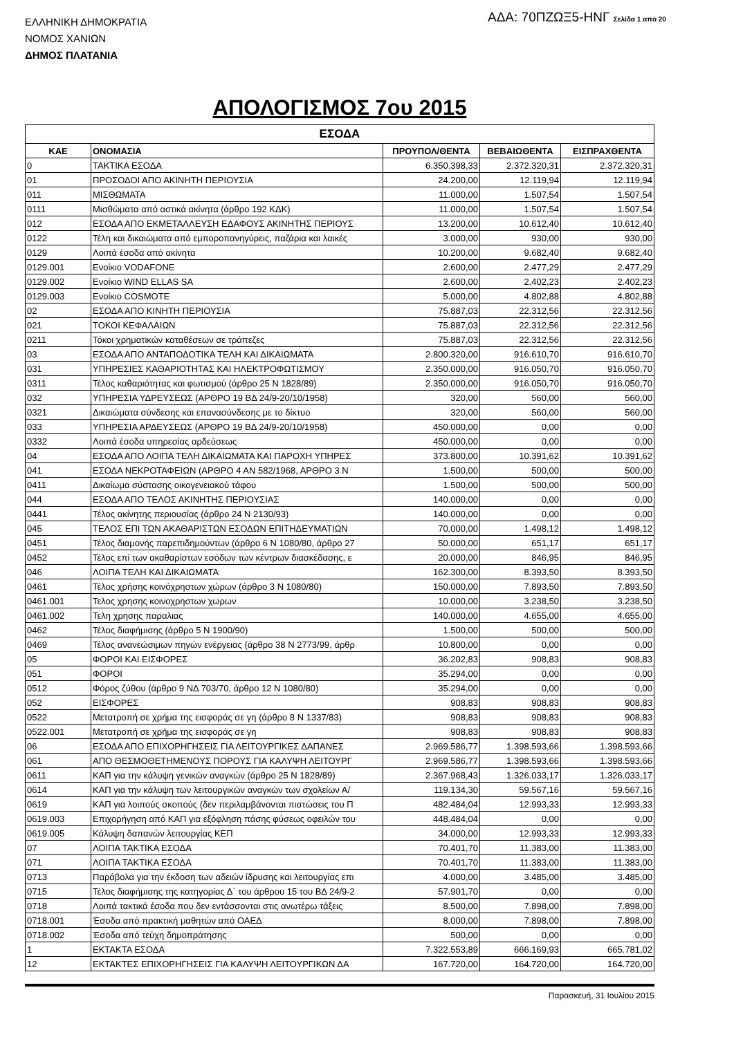ΕΛΛΗΝΙΚΗ ΔΗΜΟΚΡΑΤΙΑ
ΝΟΜΟΣ ΧΑΝΙΩΝ
ΔΗΜΟΣ ΠΛΑΤΑΝΙΑ
ΑΔΑ: 70ΠΖΩΞ5-ΗΝΓ Σελίδα 1 από 20
ΑΠΟΛΟΓΙΣΜΟΣ 7ου 2015
| ΕΣΟΔΑ | | | | |
| --- | --- | --- | --- | --- |
| ΚΑΕ | ΟΝΟΜΑΣΙΑ | ΠΡΟΥΠΟΛ/ΘΕΝΤΑ | ΒΕΒΑΙΩΘΕΝΤΑ | ΕΙΣΠΡΑΧΘΕΝΤΑ |
| 0 | ΤΑΚΤΙΚΑ ΕΣΟΔΑ | 6.350.398,33 | 2.372.320,31 | 2.372.320,31 |
| 01 | ΠΡΟΣΟΔΟΙ ΑΠΟ ΑΚΙΝΗΤΗ ΠΕΡΙΟΥΣΙΑ | 24.200,00 | 12.119,94 | 12.119,94 |
| 011 | ΜΙΣΘΩΜΑΤΑ | 11.000,00 | 1.507,54 | 1.507,54 |
| 0111 | Μισθώματα από αστικά ακίνητα (άρθρο 192 ΚΔΚ) | 11.000,00 | 1.507,54 | 1.507,54 |
| 012 | ΕΣΟΔΑ ΑΠΟ ΕΚΜΕΤΑΛΛΕΥΣΗ ΕΔΑΦΟΥΣ ΑΚΙΝΗΤΗΣ ΠΕΡΙΟΥΣ | 13.200,00 | 10.612,40 | 10.612,40 |
| 0122 | Τέλη και δικαιώματα από εμποροπανηγύρεις, παζάρια και λαικές | 3.000,00 | 930,00 | 930,00 |
| 0129 | Λοιπά έσοδα από ακίνητα | 10.200,00 | 9.682,40 | 9.682,40 |
| 0129.001 | Ενοίκιο VODAFONE | 2.600,00 | 2.477,29 | 2.477,29 |
| 0129.002 | Ενοίκιο WIND ELLAS SA | 2.600,00 | 2.402,23 | 2.402,23 |
| 0129.003 | Ενοίκιο COSMOTE | 5.000,00 | 4.802,88 | 4.802,88 |
| 02 | ΕΣΟΔΑ ΑΠΟ ΚΙΝΗΤΗ ΠΕΡΙΟΥΣΙΑ | 75.887,03 | 22.312,56 | 22.312,56 |
| 021 | ΤΟΚΟΙ ΚΕΦΑΛΑΙΩΝ | 75.887,03 | 22.312,56 | 22.312,56 |
| 0211 | Τόκοι χρηματικών καταθέσεων σε τράπεζες | 75.887,03 | 22.312,56 | 22.312,56 |
| 03 | ΕΣΟΔΑ ΑΠΟ ΑΝΤΑΠΟΔΟΤΙΚΑ ΤΕΛΗ ΚΑΙ ΔΙΚΑΙΩΜΑΤΑ | 2.800.320,00 | 916.610,70 | 916.610,70 |
| 031 | ΥΠΗΡΕΣΙΕΣ ΚΑΘΑΡΙΟΤΗΤΑΣ ΚΑΙ ΗΛΕΚΤΡΟΦΩΤΙΣΜΟΥ | 2.350.000,00 | 916.050,70 | 916.050,70 |
| 0311 | Τέλος καθαριότητας και φωτισμού (άρθρο 25 Ν 1828/89) | 2.350.000,00 | 916.050,70 | 916.050,70 |
| 032 | ΥΠΗΡΕΣΙΑ ΥΔΡΕΥΣΕΩΣ (ΑΡΘΡΟ 19 ΒΔ 24/9-20/10/1958) | 320,00 | 560,00 | 560,00 |
| 0321 | Δικαιώματα σύνδεσης και επανασύνδεσης με το δίκτυο | 320,00 | 560,00 | 560,00 |
| 033 | ΥΠΗΡΕΣΙΑ ΑΡΔΕΥΣΕΩΣ (ΑΡΘΡΟ 19 ΒΔ 24/9-20/10/1958) | 450.000,00 | 0,00 | 0,00 |
| 0332 | Λοιπά έσοδα υπηρεσίας αρδεύσεως | 450.000,00 | 0,00 | 0,00 |
| 04 | ΕΣΟΔΑ ΑΠΟ ΛΟΙΠΑ ΤΕΛΗ ΔΙΚΑΙΩΜΑΤΑ ΚΑΙ ΠΑΡΟΧΗ ΥΠΗΡΕΣ | 373.800,00 | 10.391,62 | 10.391,62 |
| 041 | ΕΣΟΔΑ ΝΕΚΡΟΤΑΦΕΙΩΝ (ΑΡΘΡΟ 4 ΑΝ 582/1968, ΑΡΘΡΟ 3 Ν | 1.500,00 | 500,00 | 500,00 |
| 0411 | Δικαίωμα σύστασης οικογενειακού τάφου | 1.500,00 | 500,00 | 500,00 |
| 044 | ΕΣΟΔΑ ΑΠΟ ΤΕΛΟΣ ΑΚΙΝΗΤΗΣ ΠΕΡΙΟΥΣΙΑΣ | 140.000,00 | 0,00 | 0,00 |
| 0441 | Τέλος ακίνητης περιουσίας (άρθρο 24 Ν 2130/93) | 140.000,00 | 0,00 | 0,00 |
| 045 | ΤΕΛΟΣ ΕΠΙ ΤΩΝ ΑΚΑΘΑΡΙΣΤΩΝ ΕΣΟΔΩΝ ΕΠΙΤΗΔΕΥΜΑΤΙΩΝ | 70.000,00 | 1.498,12 | 1.498,12 |
| 0451 | Τέλος διαμονής παρεπιδημούντων (άρθρο 6 Ν 1080/80, άρθρο 27 | 50.000,00 | 651,17 | 651,17 |
| 0452 | Τέλος επί των ακαθαρίστων εσόδων των κέντρων διασκέδασης, ε | 20.000,00 | 846,95 | 846,95 |
| 046 | ΛΟΙΠΑ ΤΕΛΗ ΚΑΙ ΔΙΚΑΙΩΜΑΤΑ | 162.300,00 | 8.393,50 | 8.393,50 |
| 0461 | Τέλος χρήσης κοινόχρηστων χώρων (άρθρο 3 Ν 1080/80) | 150.000,00 | 7.893,50 | 7.893,50 |
| 0461.001 | Τελος χρησης κοινοχρηστων χωρων | 10.000,00 | 3.238,50 | 3.238,50 |
| 0461.002 | Τελη χρησης παραλιας | 140.000,00 | 4.655,00 | 4.655,00 |
| 0462 | Τέλος διαφήμισης (άρθρο 5 Ν 1900/90) | 1.500,00 | 500,00 | 500,00 |
| 0469 | Τέλος ανανεώσιμων πηγών ενέργειας (άρθρο 38 Ν 2773/99, άρθρ | 10.800,00 | 0,00 | 0,00 |
| 05 | ΦΟΡΟΙ ΚΑΙ ΕΙΣΦΟΡΕΣ | 36.202,83 | 908,83 | 908,83 |
| 051 | ΦΟΡΟΙ | 35.294,00 | 0,00 | 0,00 |
| 0512 | Φόρος ζύθου (άρθρο 9 ΝΔ 703/70, άρθρο 12 Ν 1080/80) | 35.294,00 | 0,00 | 0,00 |
| 052 | ΕΙΣΦΟΡΕΣ | 908,83 | 908,83 | 908,83 |
| 0522 | Μετατροπή σε χρήμα της εισφοράς σε γη (άρθρο 8 Ν 1337/83) | 908,83 | 908,83 | 908,83 |
| 0522.001 | Μετατροπή σε χρήμα της εισφοράς σε γη | 908,83 | 908,83 | 908,83 |
| 06 | ΕΣΟΔΑ ΑΠΟ ΕΠΙΧΟΡΗΓΗΣΕΙΣ ΓΙΑ ΛΕΙΤΟΥΡΓΙΚΕΣ ΔΑΠΑΝΕΣ | 2.969.586,77 | 1.398.593,66 | 1.398.593,66 |
| 061 | ΑΠΟ ΘΕΣΜΟΘΕΤΗΜΕΝΟΥΣ ΠΟΡΟΥΣ ΓΙΑ ΚΑΛΥΨΗ ΛΕΙΤΟΥΡΓ | 2.969.586,77 | 1.398.593,66 | 1.398.593,66 |
| 0611 | ΚΑΠ για την κάλυψη γενικών αναγκών (άρθρο 25 Ν 1828/89) | 2.367.968,43 | 1.326.033,17 | 1.326.033,17 |
| 0614 | ΚΑΠ για την κάλυψη των λειτουργικών αναγκών των σχολείων Α/ | 119.134,30 | 59.567,16 | 59.567,16 |
| 0619 | ΚΑΠ για λοιπούς σκοπούς (δεν περιλαμβάνονται πιστώσεις του Π | 482.484,04 | 12.993,33 | 12.993,33 |
| 0619.003 | Επιχορήγηση από ΚΑΠ για εξόφληση πάσης φύσεως οφειλών του | 448.484,04 | 0,00 | 0,00 |
| 0619.005 | Κάλυψη δαπανών λειτουργίας ΚΕΠ | 34.000,00 | 12.993,33 | 12.993,33 |
| 07 | ΛΟΙΠΑ ΤΑΚΤΙΚΑ ΕΣΟΔΑ | 70.401,70 | 11.383,00 | 11.383,00 |
| 071 | ΛΟΙΠΑ ΤΑΚΤΙΚΑ ΕΣΟΔΑ | 70.401,70 | 11.383,00 | 11.383,00 |
| 0713 | Παράβολα για την έκδοση των αδειών ίδρυσης και λειτουργίας επι | 4.000,00 | 3.485,00 | 3.485,00 |
| 0715 | Τέλος διαφήμισης της κατηγορίας Δ΄ του άρθρου 15 του ΒΔ 24/9-2 | 57.901,70 | 0,00 | 0,00 |
| 0718 | Λοιπά τακτικά έσοδα που δεν εντάσσονται στις ανωτέρω τάξεις | 8.500,00 | 7.898,00 | 7.898,00 |
| 0718.001 | Έσοδα από πρακτική μαθητών από ΟΑΕΔ | 8.000,00 | 7.898,00 | 7.898,00 |
| 0718.002 | Έσοδα από τεύχη δημοπράτησης | 500,00 | 0,00 | 0,00 |
| 1 | ΕΚΤΑΚΤΑ ΕΣΟΔΑ | 7.322.553,89 | 666.169,93 | 665.781,02 |
| 12 | ΕΚΤΑΚΤΕΣ ΕΠΙΧΟΡΗΓΗΣΕΙΣ ΓΙΑ ΚΑΛΥΨΗ ΛΕΙΤΟΥΡΓΙΚΩΝ ΔΑ | 167.720,00 | 164.720,00 | 164.720,00 |
Παρασκευή, 31 Ιουλίου 2015